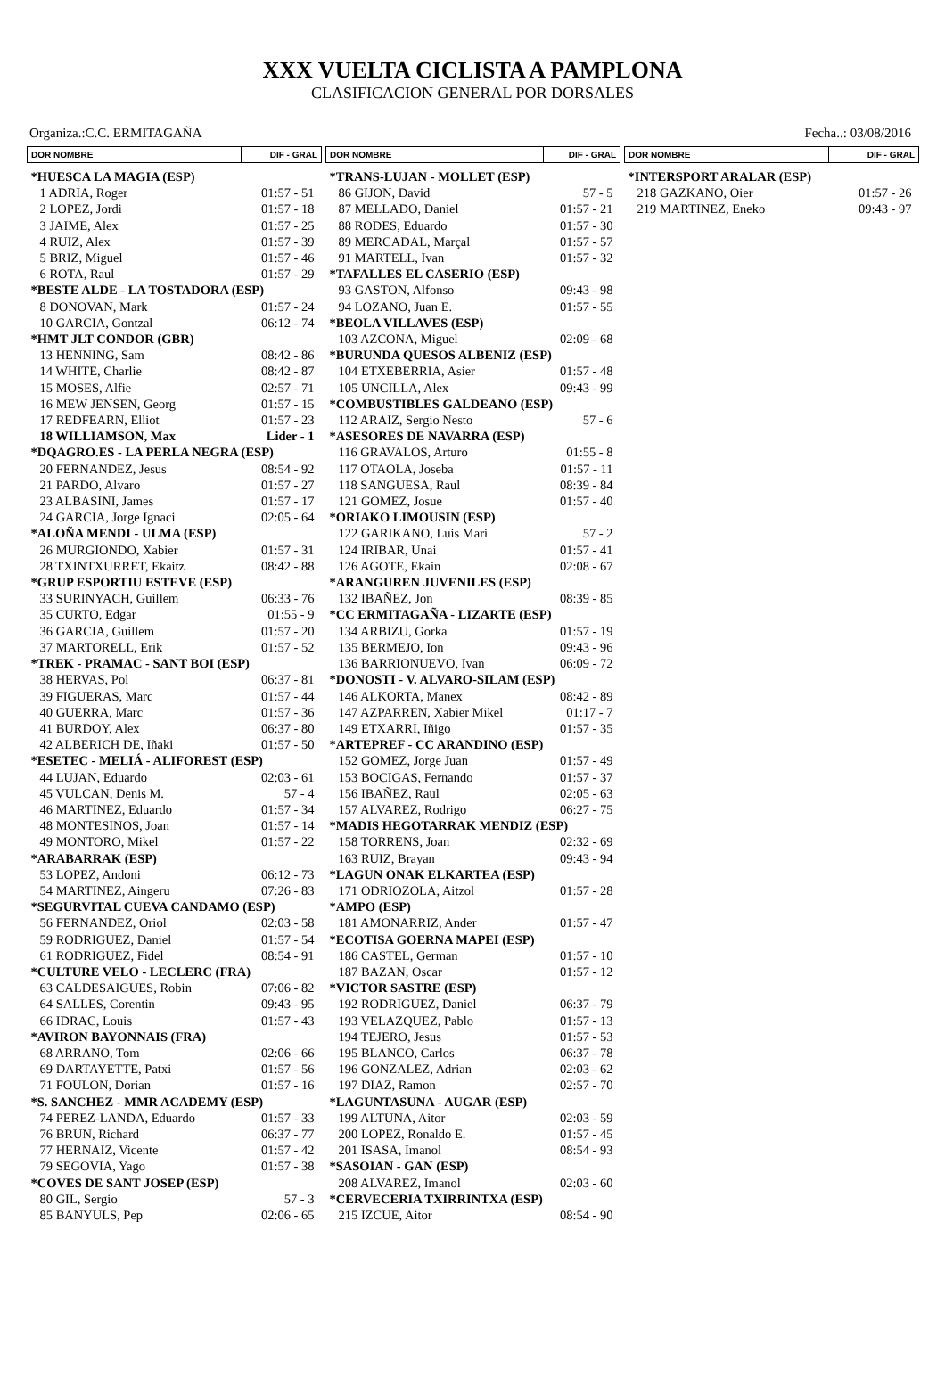XXX VUELTA CICLISTA A PAMPLONA
CLASIFICACION GENERAL POR DORSALES
Organiza.:C.C. ERMITAGAÑA Fecha..: 03/08/2016
| DOR NOMBRE | DIF - GRAL |
| --- | --- |
| *HUESCA LA MAGIA (ESP) | |
| 1 ADRIA, Roger | 01:57 - 51 |
| 2 LOPEZ, Jordi | 01:57 - 18 |
| 3 JAIME, Alex | 01:57 - 25 |
| 4 RUIZ, Alex | 01:57 - 39 |
| 5 BRIZ, Miguel | 01:57 - 46 |
| 6 ROTA, Raul | 01:57 - 29 |
| *BESTE ALDE - LA TOSTADORA (ESP) | |
| 8 DONOVAN, Mark | 01:57 - 24 |
| 10 GARCIA, Gontzal | 06:12 - 74 |
| *HMT JLT CONDOR (GBR) | |
| 13 HENNING, Sam | 08:42 - 86 |
| 14 WHITE, Charlie | 08:42 - 87 |
| 15 MOSES, Alfie | 02:57 - 71 |
| 16 MEW JENSEN, Georg | 01:57 - 15 |
| 17 REDFEARN, Elliot | 01:57 - 23 |
| 18 WILLIAMSON, Max | Lider - 1 |
| *DQAGRO.ES - LA PERLA NEGRA (ESP) | |
| 20 FERNANDEZ, Jesus | 08:54 - 92 |
| 21 PARDO, Alvaro | 01:57 - 27 |
| 23 ALBASINI, James | 01:57 - 17 |
| 24 GARCIA, Jorge Ignaci | 02:05 - 64 |
| *ALOÑA MENDI - ULMA (ESP) | |
| 26 MURGIONDO, Xabier | 01:57 - 31 |
| 28 TXINTXURRET, Ekaitz | 08:42 - 88 |
| *GRUP ESPORTIU ESTEVE (ESP) | |
| 33 SURINYACH, Guillem | 06:33 - 76 |
| 35 CURTO, Edgar | 01:55 - 9 |
| 36 GARCIA, Guillem | 01:57 - 20 |
| 37 MARTORELL, Erik | 01:57 - 52 |
| *TREK - PRAMAC - SANT BOI (ESP) | |
| 38 HERVAS, Pol | 06:37 - 81 |
| 39 FIGUERAS, Marc | 01:57 - 44 |
| 40 GUERRA, Marc | 01:57 - 36 |
| 41 BURDOY, Alex | 06:37 - 80 |
| 42 ALBERICH DE, Iñaki | 01:57 - 50 |
| *ESETEC - MELIÁ - ALIFOREST (ESP) | |
| 44 LUJAN, Eduardo | 02:03 - 61 |
| 45 VULCAN, Denis M. | 57 - 4 |
| 46 MARTINEZ, Eduardo | 01:57 - 34 |
| 48 MONTESINOS, Joan | 01:57 - 14 |
| 49 MONTORO, Mikel | 01:57 - 22 |
| *ARABARRAK (ESP) | |
| 53 LOPEZ, Andoni | 06:12 - 73 |
| 54 MARTINEZ, Aingeru | 07:26 - 83 |
| *SEGURVITAL CUEVA CANDAMO (ESP) | |
| 56 FERNANDEZ, Oriol | 02:03 - 58 |
| 59 RODRIGUEZ, Daniel | 01:57 - 54 |
| 61 RODRIGUEZ, Fidel | 08:54 - 91 |
| *CULTURE VELO - LECLERC (FRA) | |
| 63 CALDESAIGUES, Robin | 07:06 - 82 |
| 64 SALLES, Corentin | 09:43 - 95 |
| 66 IDRAC, Louis | 01:57 - 43 |
| *AVIRON BAYONNAIS (FRA) | |
| 68 ARRANO, Tom | 02:06 - 66 |
| 69 DARTAYETTE, Patxi | 01:57 - 56 |
| 71 FOULON, Dorian | 01:57 - 16 |
| *S. SANCHEZ - MMR ACADEMY (ESP) | |
| 74 PEREZ-LANDA, Eduardo | 01:57 - 33 |
| 76 BRUN, Richard | 06:37 - 77 |
| 77 HERNAIZ, Vicente | 01:57 - 42 |
| 79 SEGOVIA, Yago | 01:57 - 38 |
| *COVES DE SANT JOSEP (ESP) | |
| 80 GIL, Sergio | 57 - 3 |
| 85 BANYULS, Pep | 02:06 - 65 |
| DOR NOMBRE | DIF - GRAL |
| --- | --- |
| *TRANS-LUJAN - MOLLET (ESP) | |
| 86 GIJON, David | 57 - 5 |
| 87 MELLADO, Daniel | 01:57 - 21 |
| 88 RODES, Eduardo | 01:57 - 30 |
| 89 MERCADAL, Marçal | 01:57 - 57 |
| 91 MARTELL, Ivan | 01:57 - 32 |
| *TAFALLES EL CASERIO (ESP) | |
| 93 GASTON, Alfonso | 09:43 - 98 |
| 94 LOZANO, Juan E. | 01:57 - 55 |
| *BEOLA VILLAVES (ESP) | |
| 103 AZCONA, Miguel | 02:09 - 68 |
| *BURUNDA QUESOS ALBENIZ (ESP) | |
| 104 ETXEBERRIA, Asier | 01:57 - 48 |
| 105 UNCILLA, Alex | 09:43 - 99 |
| *COMBUSTIBLES GALDEANO (ESP) | |
| 112 ARAIZ, Sergio Nesto | 57 - 6 |
| *ASESORES DE NAVARRA (ESP) | |
| 116 GRAVALOS, Arturo | 01:55 - 8 |
| 117 OTAOLA, Joseba | 01:57 - 11 |
| 118 SANGUESA, Raul | 08:39 - 84 |
| 121 GOMEZ, Josue | 01:57 - 40 |
| *ORIAKO LIMOUSIN (ESP) | |
| 122 GARIKANO, Luis Mari | 57 - 2 |
| 124 IRIBAR, Unai | 01:57 - 41 |
| 126 AGOTE, Ekain | 02:08 - 67 |
| *ARANGUREN JUVENILES (ESP) | |
| 132 IBAÑEZ, Jon | 08:39 - 85 |
| *CC ERMITAGAÑA - LIZARTE (ESP) | |
| 134 ARBIZU, Gorka | 01:57 - 19 |
| 135 BERMEJO, Ion | 09:43 - 96 |
| 136 BARRIONUEVO, Ivan | 06:09 - 72 |
| *DONOSTI - V. ALVARO-SILAM (ESP) | |
| 146 ALKORTA, Manex | 08:42 - 89 |
| 147 AZPARREN, Xabier Mikel | 01:17 - 7 |
| 149 ETXARRI, Iñigo | 01:57 - 35 |
| *ARTEPREF - CC ARANDINO (ESP) | |
| 152 GOMEZ, Jorge Juan | 01:57 - 49 |
| 153 BOCIGAS, Fernando | 01:57 - 37 |
| 156 IBAÑEZ, Raul | 02:05 - 63 |
| 157 ALVAREZ, Rodrigo | 06:27 - 75 |
| *MADIS HEGOTARRAK MENDIZ (ESP) | |
| 158 TORRENS, Joan | 02:32 - 69 |
| 163 RUIZ, Brayan | 09:43 - 94 |
| *LAGUN ONAK ELKARTEA (ESP) | |
| 171 ODRIOZOLA, Aitzol | 01:57 - 28 |
| *AMPO (ESP) | |
| 181 AMONARRIZ, Ander | 01:57 - 47 |
| *ECOTISA GOERNA MAPEI (ESP) | |
| 186 CASTEL, German | 01:57 - 10 |
| 187 BAZAN, Oscar | 01:57 - 12 |
| *VICTOR SASTRE (ESP) | |
| 192 RODRIGUEZ, Daniel | 06:37 - 79 |
| 193 VELAZQUEZ, Pablo | 01:57 - 13 |
| 194 TEJERO, Jesus | 01:57 - 53 |
| 195 BLANCO, Carlos | 06:37 - 78 |
| 196 GONZALEZ, Adrian | 02:03 - 62 |
| 197 DIAZ, Ramon | 02:57 - 70 |
| *LAGUNTASUNA - AUGAR (ESP) | |
| 199 ALTUNA, Aitor | 02:03 - 59 |
| 200 LOPEZ, Ronaldo E. | 01:57 - 45 |
| 201 ISASA, Imanol | 08:54 - 93 |
| *SASOIAN - GAN (ESP) | |
| 208 ALVAREZ, Imanol | 02:03 - 60 |
| *CERVECERIA TXIRRINTXA (ESP) | |
| 215 IZCUE, Aitor | 08:54 - 90 |
| DOR NOMBRE | DIF - GRAL |
| --- | --- |
| *INTERSPORT ARALAR (ESP) | |
| 218 GAZKANO, Oier | 01:57 - 26 |
| 219 MARTINEZ, Eneko | 09:43 - 97 |